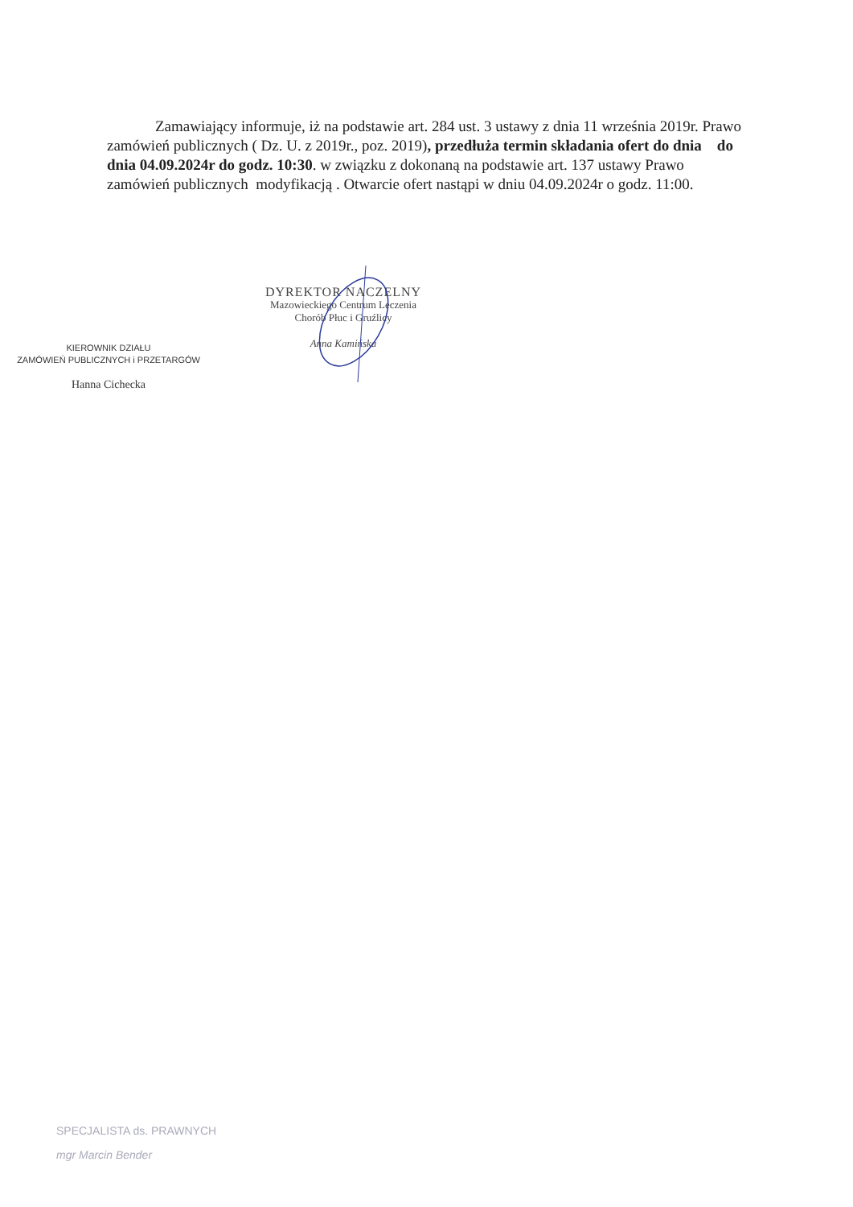Zamawiający informuje, iż na podstawie art. 284 ust. 3 ustawy z dnia 11 września 2019r. Prawo zamówień publicznych ( Dz. U. z 2019r., poz. 2019), przedłuża termin składania ofert do dnia do dnia 04.09.2024r do godz. 10:30. w związku z dokonaną na podstawie art. 137 ustawy Prawo zamówień publicznych modyfikacją . Otwarcie ofert nastąpi w dniu 04.09.2024r o godz. 11:00.
DYREKTOR NACZELNY
Mazowieckiego Centrum Leczenia
Chorób Płuc i Gruźlicy
Anna Kamińska
KIEROWNIK DZIAŁU
ZAMÓWIEŃ PUBLICZNYCH i PRZETARGÓW
Hanna Cichecka
SPECJALISTA ds. PRAWNYCH
mgr Marcin Bender